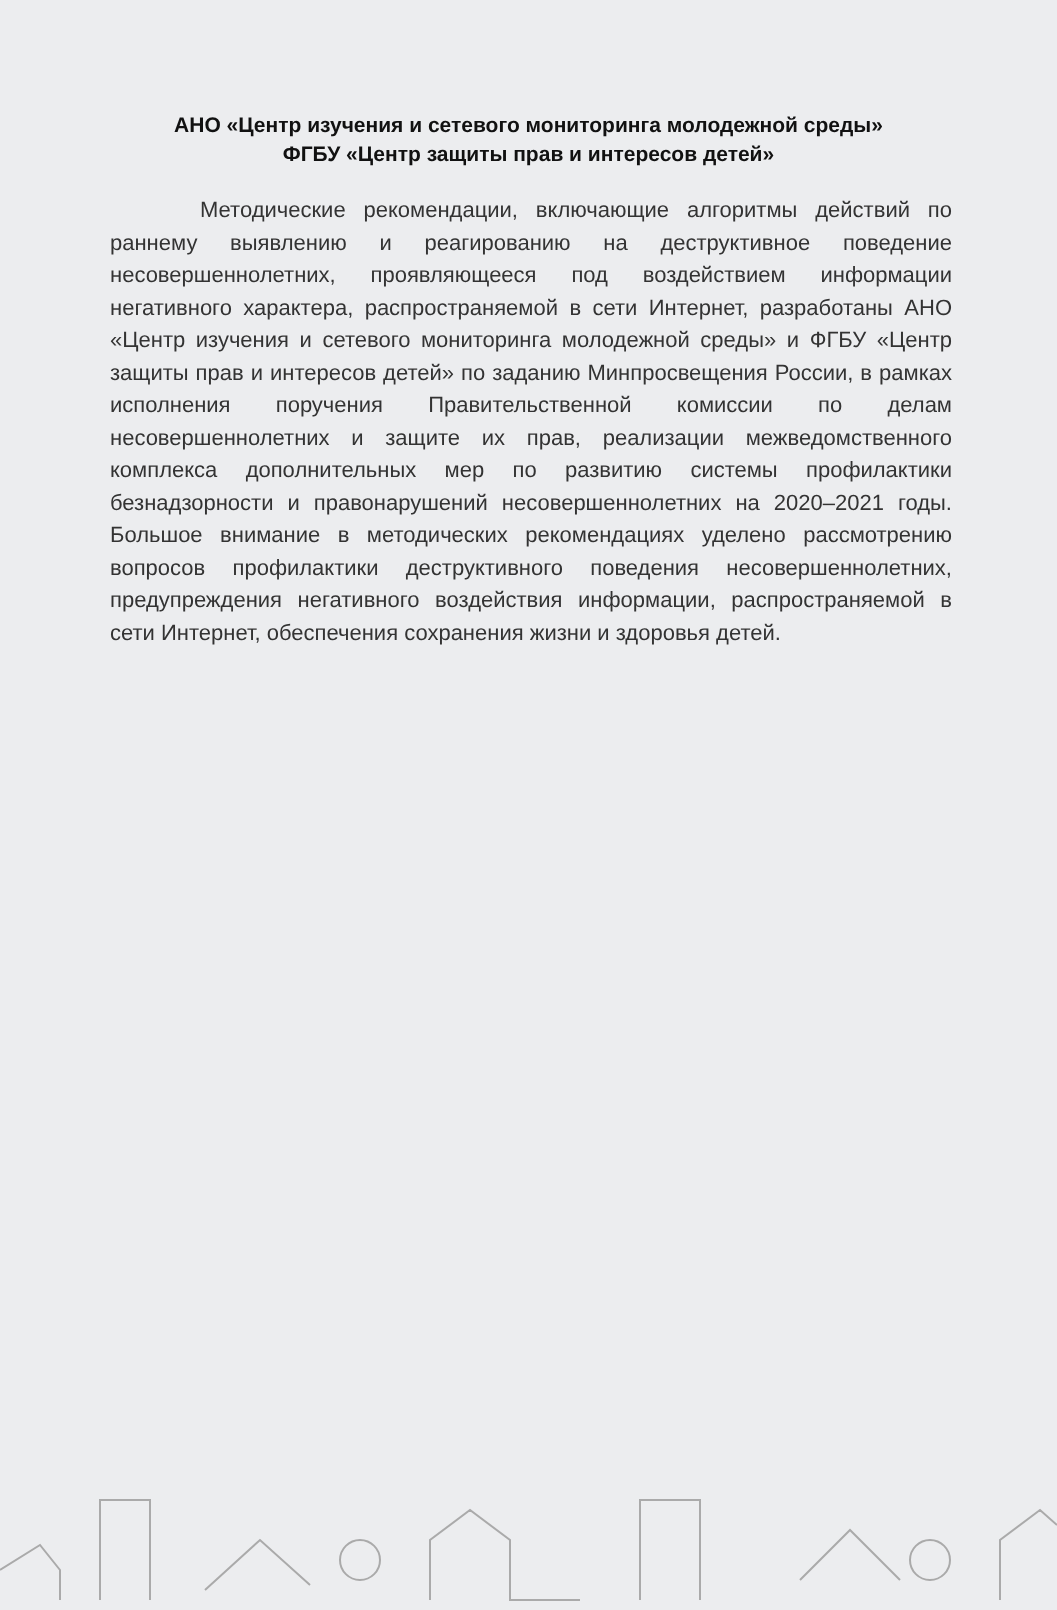АНО «Центр изучения и сетевого мониторинга молодежной среды»
ФГБУ «Центр защиты прав и интересов детей»
Методические рекомендации, включающие алгоритмы действий по раннему выявлению и реагированию на деструктивное поведение несовершеннолетних, проявляющееся под воздействием информации негативного характера, распространяемой в сети Интернет, разработаны АНО «Центр изучения и сетевого мониторинга молодежной среды» и ФГБУ «Центр защиты прав и интересов детей» по заданию Минпросвещения России, в рамках исполнения поручения Правительственной комиссии по делам несовершеннолетних и защите их прав, реализации межведомственного комплекса дополнительных мер по развитию системы профилактики безнадзорности и правонарушений несовершеннолетних на 2020–2021 годы. Большое внимание в методических рекомендациях уделено рассмотрению вопросов профилактики деструктивного поведения несовершеннолетних, предупреждения негативного воздействия информации, распространяемой в сети Интернет, обеспечения сохранения жизни и здоровья детей.